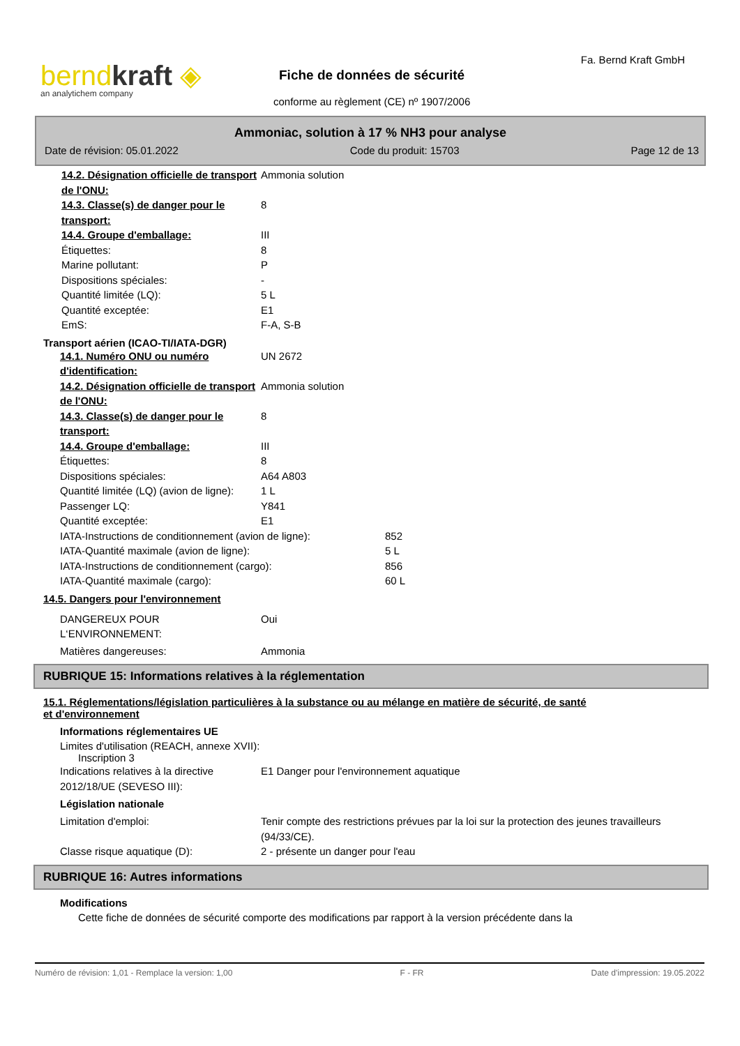berndkraft ◈
an analytichem company
Fa. Bernd Kraft GmbH
Fiche de données de sécurité
conforme au règlement (CE) nº 1907/2006
Ammoniac, solution à 17 % NH3 pour analyse
Date de révision: 05.01.2022 Code du produit: 15703 Page 12 de 13
14.2. Désignation officielle de transport de l'ONU:
Ammonia solution
14.3. Classe(s) de danger pour le transport:
8
14.4. Groupe d'emballage: III
Étiquettes: 8
Marine pollutant: P
Dispositions spéciales: -
Quantité limitée (LQ): 5 L
Quantité exceptée: E1
EmS: F-A, S-B
Transport aérien (ICAO-TI/IATA-DGR)
14.1. Numéro ONU ou numéro d'identification:
UN 2672
14.2. Désignation officielle de transport de l'ONU:
Ammonia solution
14.3. Classe(s) de danger pour le transport:
8
14.4. Groupe d'emballage: III
Étiquettes: 8
Dispositions spéciales: A64 A803
Quantité limitée (LQ) (avion de ligne):
1 L
Passenger LQ: Y841
Quantité exceptée: E1
IATA-Instructions de conditionnement (avion de ligne):
852
IATA-Quantité maximale (avion de ligne): 5 L
IATA-Instructions de conditionnement (cargo): 856
IATA-Quantité maximale (cargo): 60 L
14.5. Dangers pour l'environnement
DANGEREUX POUR
L‘ENVIRONNEMENT:
Oui
Matières dangereuses: Ammonia
RUBRIQUE 15: Informations relatives à la réglementation
15.1. Réglementations/législation particulières à la substance ou au mélange en matière de sécurité, de santé et d'environnement
Informations réglementaires UE
Limites d'utilisation (REACH, annexe XVII):
Inscription 3
Indications relatives à la directive 2012/18/UE (SEVESO III):
E1 Danger pour l'environnement aquatique
Législation nationale
Limitation d'emploi: Tenir compte des restrictions prévues par la loi sur la protection des jeunes travailleurs (94/33/CE).
Classe risque aquatique (D): 2 - présente un danger pour l'eau
RUBRIQUE 16: Autres informations
Modifications
Cette fiche de données de sécurité comporte des modifications par rapport à la version précédente dans la
Numéro de révision: 1,01 - Remplace la version: 1,00 F - FR Date d'impression: 19.05.2022